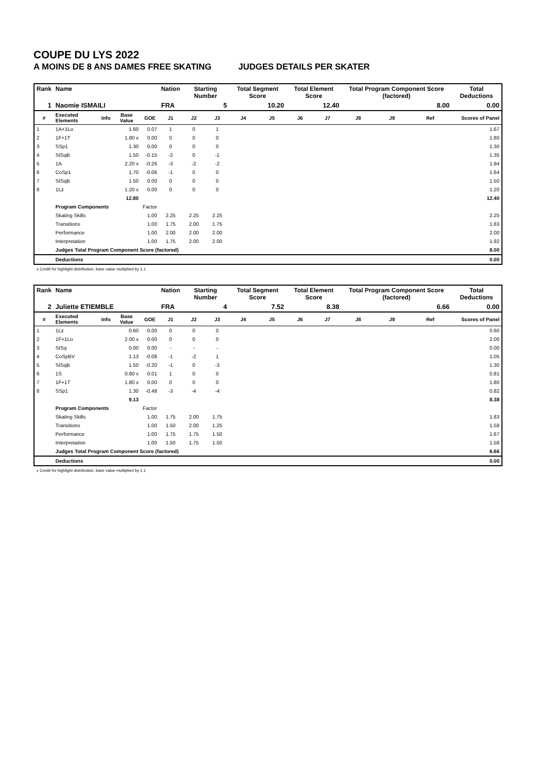COUPE DU LYS 2022
A MOINS DE 8 ANS DAMES FREE SKATING JUDGES DETAILS PER SKATER
| Rank | Name | | | | Nation | Starting Number | | Total Segment Score | | Total Element Score | | Total Program Component Score (factored) | | | Total Deductions |
| --- | --- | --- | --- | --- | --- | --- | --- | --- | --- | --- | --- | --- | --- | --- | --- |
| 1 | Naomie ISMAILI | | | | FRA | 5 | | 10.20 | | 12.40 | | 8.00 | | | 0.00 |
| # | Executed Elements | Info | Base Value | GOE | J1 | J2 | J3 | J4 | J5 | J6 | J7 | J8 | J9 | Ref | Scores of Panel |
| 1 | 1A+1Lo | | 1.60 | 0.07 | 1 | 0 | 1 | | | | | | | | 1.67 |
| 2 | 1F+1T | | 1.80 x | 0.00 | 0 | 0 | 0 | | | | | | | | 1.80 |
| 3 | SSp1 | | 1.30 | 0.00 | 0 | 0 | 0 | | | | | | | | 1.30 |
| 4 | StSqB | | 1.50 | -0.15 | -2 | 0 | -1 | | | | | | | | 1.35 |
| 5 | 1A | | 2.20 x | -0.26 | -3 | -2 | -2 | | | | | | | | 1.94 |
| 6 | CoSp1 | | 1.70 | -0.06 | -1 | 0 | 0 | | | | | | | | 1.64 |
| 7 | StSqB | | 1.50 | 0.00 | 0 | 0 | 0 | | | | | | | | 1.50 |
| 8 | 1Lz | | 1.20 x | 0.00 | 0 | 0 | 0 | | | | | | | | 1.20 |
| | | | 12.80 | | | | | | | | | | | | 12.40 |
| | Program Components | | | Factor | | | | | | | | | | | |
| | Skating Skills | | | 1.00 | 2.25 | 2.25 | 2.25 | | | | | | | | 2.25 |
| | Transitions | | | 1.00 | 1.75 | 2.00 | 1.75 | | | | | | | | 1.83 |
| | Performance | | | 1.00 | 2.00 | 2.00 | 2.00 | | | | | | | | 2.00 |
| | Interpretation | | | 1.00 | 1.75 | 2.00 | 2.00 | | | | | | | | 1.92 |
| | Judges Total Program Component Score (factored) | | | | | | | | | | | | | | 8.00 |
| | Deductions | | | | | | | | | | | | | | 0.00 |
x Credit for highlight distribution, base value multiplied by 1.1
| Rank | Name | | | | Nation | Starting Number | | Total Segment Score | | Total Element Score | | Total Program Component Score (factored) | | | Total Deductions |
| --- | --- | --- | --- | --- | --- | --- | --- | --- | --- | --- | --- | --- | --- | --- | --- |
| 2 | Juliette ETIEMBLE | | | | FRA | 4 | | 7.52 | | 8.38 | | 6.66 | | | 0.00 |
| # | Executed Elements | Info | Base Value | GOE | J1 | J2 | J3 | J4 | J5 | J6 | J7 | J8 | J9 | Ref | Scores of Panel |
| 1 | 1Lz | | 0.60 | 0.00 | 0 | 0 | 0 | | | | | | | | 0.60 |
| 2 | 1F+1Lo | | 2.00 x | 0.00 | 0 | 0 | 0 | | | | | | | | 2.00 |
| 3 | StSq | | 0.00 | 0.00 | - | - | - | | | | | | | | 0.00 |
| 4 | CoSpBV | | 1.13 | -0.08 | -1 | -2 | 1 | | | | | | | | 1.05 |
| 5 | StSqB | | 1.50 | -0.20 | -1 | 0 | -3 | | | | | | | | 1.30 |
| 6 | 1S | | 0.80 x | 0.01 | 1 | 0 | 0 | | | | | | | | 0.81 |
| 7 | 1F+1T | | 1.80 x | 0.00 | 0 | 0 | 0 | | | | | | | | 1.80 |
| 8 | SSp1 | | 1.30 | -0.48 | -3 | -4 | -4 | | | | | | | | 0.82 |
| | | | 9.13 | | | | | | | | | | | | 8.38 |
| | Program Components | | | Factor | | | | | | | | | | | |
| | Skating Skills | | | 1.00 | 1.75 | 2.00 | 1.75 | | | | | | | | 1.83 |
| | Transitions | | | 1.00 | 1.50 | 2.00 | 1.25 | | | | | | | | 1.58 |
| | Performance | | | 1.00 | 1.75 | 1.75 | 1.50 | | | | | | | | 1.67 |
| | Interpretation | | | 1.00 | 1.50 | 1.75 | 1.50 | | | | | | | | 1.58 |
| | Judges Total Program Component Score (factored) | | | | | | | | | | | | | | 6.66 |
| | Deductions | | | | | | | | | | | | | | 0.00 |
x Credit for highlight distribution, base value multiplied by 1.1